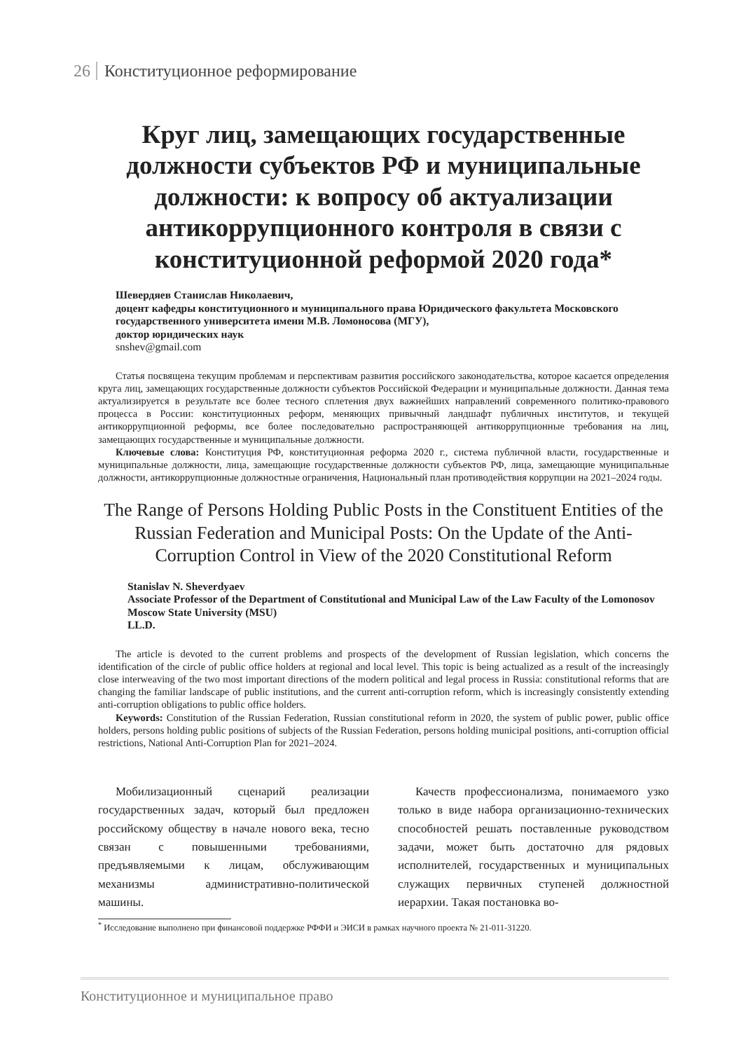26 Конституционное реформирование
Круг лиц, замещающих государственные должности субъектов РФ и муниципальные должности: к вопросу об актуализации антикоррупционного контроля в связи с конституционной реформой 2020 года*
Шевердяев Станислав Николаевич,
доцент кафедры конституционного и муниципального права Юридического факультета Московского государственного университета имени М.В. Ломоносова (МГУ),
доктор юридических наук
snshev@gmail.com
Статья посвящена текущим проблемам и перспективам развития российского законодательства, которое касается определения круга лиц, замещающих государственные должности субъектов Российской Федерации и муниципальные должности. Данная тема актуализируется в результате все более тесного сплетения двух важнейших направлений современного политико-правового процесса в России: конституционных реформ, меняющих привычный ландшафт публичных институтов, и текущей антикоррупционной реформы, все более последовательно распространяющей антикоррупционные требования на лиц, замещающих государственные и муниципальные должности.
Ключевые слова: Конституция РФ, конституционная реформа 2020 г., система публичной власти, государственные и муниципальные должности, лица, замещающие государственные должности субъектов РФ, лица, замещающие муниципальные должности, антикоррупционные должностные ограничения, Национальный план противодействия коррупции на 2021–2024 годы.
The Range of Persons Holding Public Posts in the Constituent Entities of the Russian Federation and Municipal Posts: On the Update of the Anti-Corruption Control in View of the 2020 Constitutional Reform
Stanislav N. Sheverdyaev
Associate Professor of the Department of Constitutional and Municipal Law of the Law Faculty of the Lomonosov Moscow State University (MSU)
LL.D.
The article is devoted to the current problems and prospects of the development of Russian legislation, which concerns the identification of the circle of public office holders at regional and local level. This topic is being actualized as a result of the increasingly close interweaving of the two most important directions of the modern political and legal process in Russia: constitutional reforms that are changing the familiar landscape of public institutions, and the current anti-corruption reform, which is increasingly consistently extending anti-corruption obligations to public office holders.
Keywords: Constitution of the Russian Federation, Russian constitutional reform in 2020, the system of public power, public office holders, persons holding public positions of subjects of the Russian Federation, persons holding municipal positions, anti-corruption official restrictions, National Anti-Corruption Plan for 2021–2024.
Мобилизационный сценарий реализации государственных задач, который был предложен российскому обществу в начале нового века, тесно связан с повышенными требованиями, предъявляемыми к лицам, обслуживающим механизмы административно-политической машины.
Качеств профессионализма, понимаемого узко только в виде набора организационно-технических способностей решать поставленные руководством задачи, может быть достаточно для рядовых исполнителей, государственных и муниципальных служащих первичных ступеней должностной иерархии. Такая постановка во-
<sup>*</sup> Исследование выполнено при финансовой поддержке РФФИ и ЭИСИ в рамках научного проекта № 21-011-31220.
Конституционное и муниципальное право